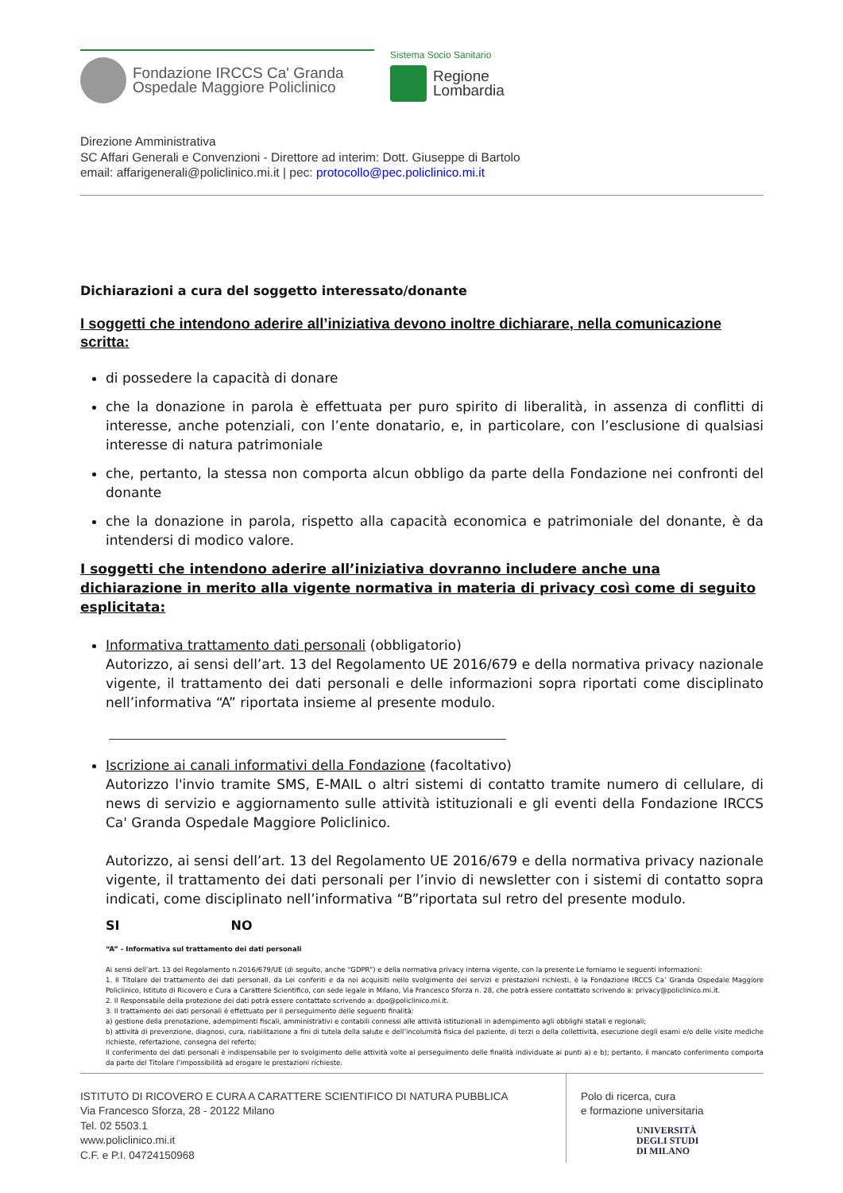Fondazione IRCCS Ca' Granda
Ospedale Maggiore Policlinico
Sistema Socio Sanitario
Regione
Lombardia
Direzione Amministrativa
SC Affari Generali e Convenzioni - Direttore ad interim: Dott. Giuseppe di Bartolo
email: affarigenerali@policlinico.mi.it | pec: protocollo@pec.policlinico.mi.it
Dichiarazioni a cura del soggetto interessato/donante
I soggetti che intendono aderire all’iniziativa devono inoltre dichiarare, nella comunicazione scritta:
di possedere la capacità di donare
che la donazione in parola è effettuata per puro spirito di liberalità, in assenza di conflitti di interesse, anche potenziali, con l’ente donatario, e, in particolare, con l’esclusione di qualsiasi interesse di natura patrimoniale
che, pertanto, la stessa non comporta alcun obbligo da parte della Fondazione nei confronti del donante
che la donazione in parola, rispetto alla capacità economica e patrimoniale del donante, è da intendersi di modico valore.
I soggetti che intendono aderire all’iniziativa dovranno includere anche una dichiarazione in merito alla vigente normativa in materia di privacy così come di seguito esplicitata:
Informativa trattamento dati personali (obbligatorio)
Autorizzo, ai sensi dell’art. 13 del Regolamento UE 2016/679 e della normativa privacy nazionale vigente, il trattamento dei dati personali e delle informazioni sopra riportati come disciplinato nell’informativa “A” riportata insieme al presente modulo.
Iscrizione ai canali informativi della Fondazione (facoltativo)
Autorizzo l'invio tramite SMS, E-MAIL o altri sistemi di contatto tramite numero di cellulare, di news di servizio e aggiornamento sulle attività istituzionali e gli eventi della Fondazione IRCCS Ca' Granda Ospedale Maggiore Policlinico.
Autorizzo, ai sensi dell’art. 13 del Regolamento UE 2016/679 e della normativa privacy nazionale vigente, il trattamento dei dati personali per l’invio di newsletter con i sistemi di contatto sopra indicati, come disciplinato nell’informativa “B”riportata sul retro del presente modulo.
SI NO
“A” - Informativa sul trattamento dei dati personali
Ai sensi dell’art. 13 del Regolamento n.2016/679/UE (di seguito, anche “GDPR”) e della normativa privacy interna vigente, con la presente Le forniamo le seguenti informazioni:
1. Il Titolare del trattamento dei dati personali, da Lei conferiti e da noi acquisiti nello svolgimento dei servizi e prestazioni richiesti, è la Fondazione IRCCS Ca’ Granda Ospedale Maggiore Policlinico, Istituto di Ricovero e Cura a Carattere Scientifico, con sede legale in Milano, Via Francesco Sforza n. 28, che potrà essere contattato scrivendo a: privacy@policlinico.mi.it.
2. Il Responsabile della protezione dei dati potrà essere contattato scrivendo a: dpo@policlinico.mi.it.
3. Il trattamento dei dati personali è effettuato per il perseguimento delle seguenti finalità:
a) gestione della prenotazione, adempimenti fiscali, amministrativi e contabili connessi alle attività istituzionali in adempimento agli obblighi statali e regionali;
b) attività di prevenzione, diagnosi, cura, riabilitazione a fini di tutela della salute e dell’incolumità fisica del paziente, di terzi o della collettività, esecuzione degli esami e/o delle visite mediche richieste, refertazione, consegna del referto;
Il conferimento dei dati personali è indispensabile per lo svolgimento delle attività volte al perseguimento delle finalità individuate ai punti a) e b); pertanto, il mancato conferimento comporta da parte del Titolare l’impossibilità ad erogare le prestazioni richieste.
ISTITUTO DI RICOVERO E CURA A CARATTERE SCIENTIFICO DI NATURA PUBBLICA
Via Francesco Sforza, 28 - 20122 Milano
Tel. 02 5503.1
www.policlinico.mi.it
C.F. e P.I. 04724150968
Polo di ricerca, cura
e formazione universitaria
UNIVERSITÀ
DEGLI STUDI
DI MILANO